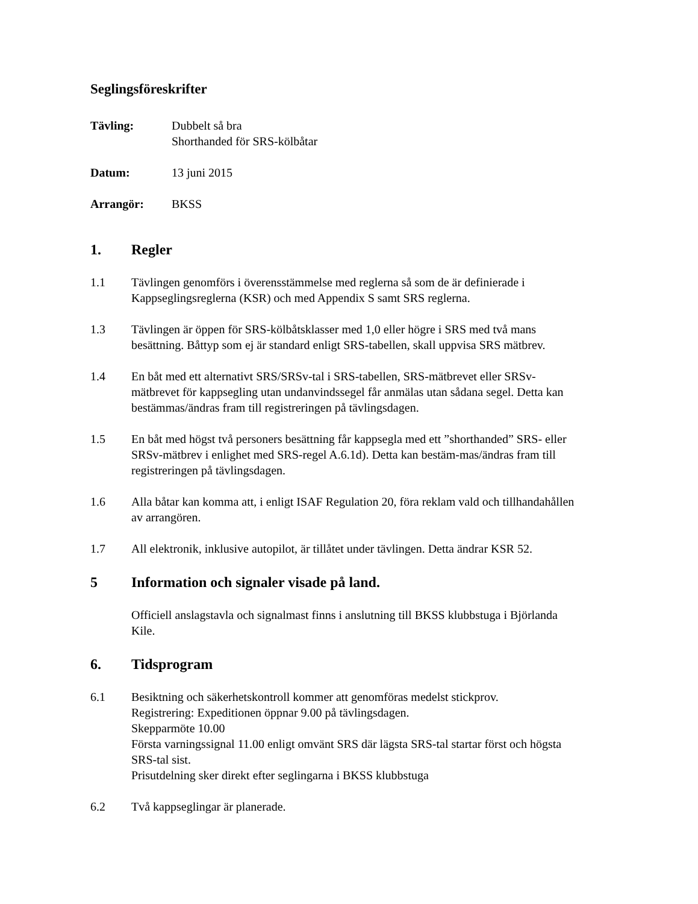Seglingsföreskrifter
Tävling: Dubbelt så bra
Shorthanded för SRS-kölbåtar
Datum: 13 juni 2015
Arrangör: BKSS
1. Regler
1.1 Tävlingen genomförs i överensstämmelse med reglerna så som de är definierade i Kappseglingsreglerna (KSR) och med Appendix S samt SRS reglerna.
1.3 Tävlingen är öppen för SRS-kölbåtsklasser med 1,0 eller högre i SRS med två mans besättning. Båttyp som ej är standard enligt SRS-tabellen, skall uppvisa SRS mätbrev.
1.4 En båt med ett alternativt SRS/SRSv-tal i SRS-tabellen, SRS-mätbrevet eller SRSv-mätbrevet för kappsegling utan undanvindssegel får anmälas utan sådana segel. Detta kan bestämmas/ändras fram till registreringen på tävlingsdagen.
1.5 En båt med högst två personers besättning får kappsegla med ett ”shorthanded” SRS- eller SRSv-mätbrev i enlighet med SRS-regel A.6.1d). Detta kan bestäm-mas/ändras fram till registreringen på tävlingsdagen.
1.6 Alla båtar kan komma att, i enligt ISAF Regulation 20, föra reklam vald och tillhandahållen av arrangören.
1.7 All elektronik, inklusive autopilot, är tillåtet under tävlingen. Detta ändrar KSR 52.
5 Information och signaler visade på land.
Officiell anslagstavla och signalmast finns i anslutning till BKSS klubbstuga i Björlanda Kile.
6. Tidsprogram
6.1 Besiktning och säkerhetskontroll kommer att genomföras medelst stickprov.
Registrering: Expeditionen öppnar 9.00 på tävlingsdagen.
Skepparmöte 10.00
Första varningssignal 11.00 enligt omvänt SRS där lägsta SRS-tal startar först och högsta SRS-tal sist.
Prisutdelning sker direkt efter seglingarna i BKSS klubbstuga
6.2 Två kappseglingar är planerade.